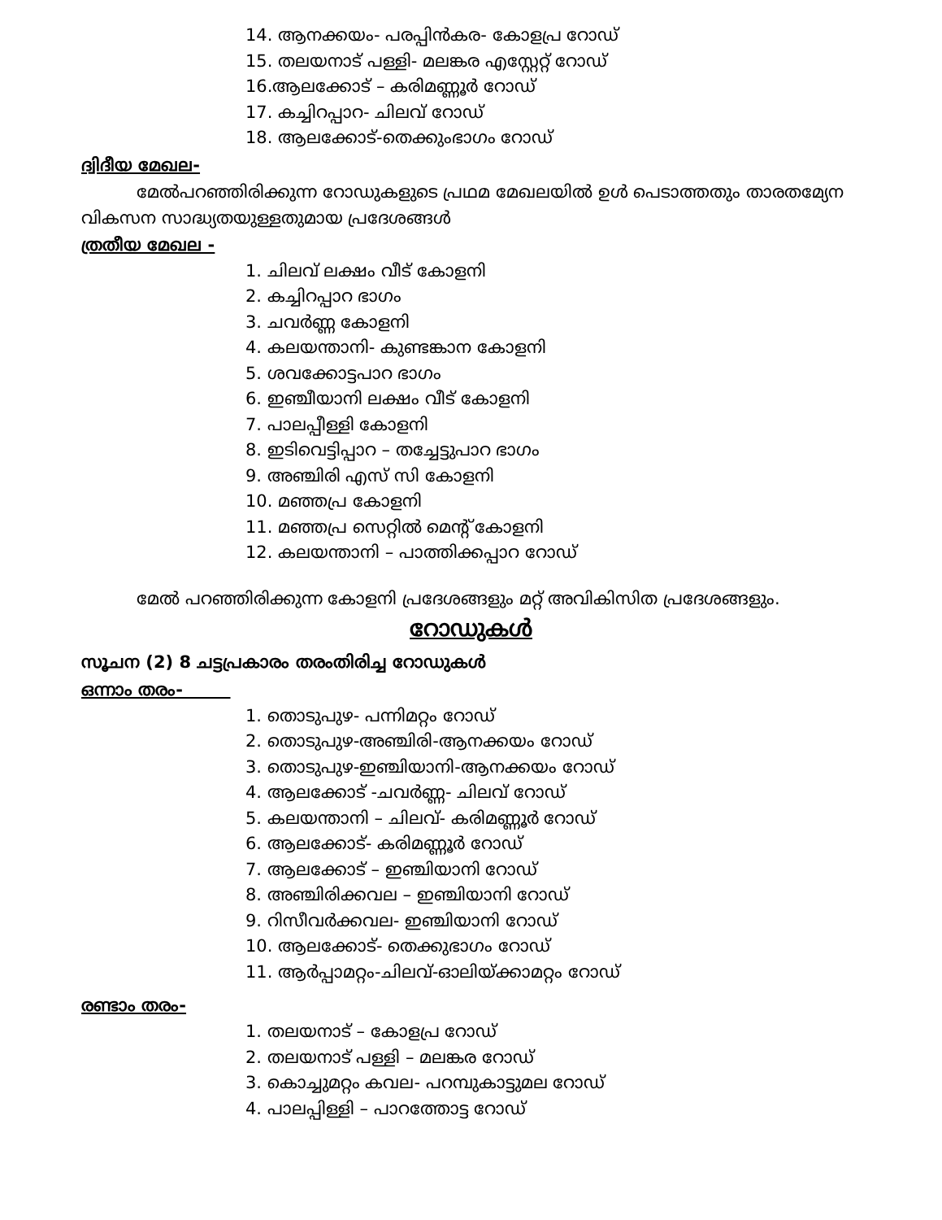14. ആനക്കയം- പരപ്പിൻകര- കോളപ്ര റോഡ്
15. തലയനാട് പള്ളി- മലങ്കര എസ്റ്റേറ്റ് റോഡ്
16.ആലക്കോട് – കരിമണ്ണൂർ റോഡ്
17. കച്ചിറപ്പാറ- ചിലവ് റോഡ്
18. ആലക്കോട്-തെക്കുംഭാഗം റോഡ്
ദ്വിദീയ മേഖല-
മേൽപറഞ്ഞിരിക്കുന്ന റോഡുകളുടെ പ്രഥമ മേഖലയിൽ ഉൾ പെടാത്തതും താരതമ്യേന വികസന സാദ്ധ്യതയുള്ളതുമായ പ്രദേശങ്ങൾ
ത്രതീയ മേഖല -
1. ചിലവ് ലക്ഷം വീട് കോളനി
2. കച്ചിറപ്പാറ ഭാഗം
3. ചവർണ്ണ കോളനി
4. കലയന്താനി- കുണ്ടങ്കാന കോളനി
5. ശവക്കോട്ടപാറ ഭാഗം
6. ഇഞ്ചീയാനി ലക്ഷം വീട് കോളനി
7. പാലപ്പീള്ളി കോളനി
8. ഇടിവെട്ടിപ്പാറ – തച്ചേട്ടുപാറ ഭാഗം
9. അഞ്ചിരി എസ് സി കോളനി
10. മഞ്ഞപ്ര കോളനി
11. മഞ്ഞപ്ര സെറ്റിൽ മെന്റ് കോളനി
12. കലയന്താനി – പാത്തിക്കപ്പാറ റോഡ്
മേൽ പറഞ്ഞിരിക്കുന്ന കോളനി പ്രദേശങ്ങളും മറ്റ് അവികിസിത പ്രദേശങ്ങളും.
റോഡുകൾ
സൂചന (2) 8 ചട്ടപ്രകാരം തരംതിരിച്ച റോഡുകൾ
ഒന്നാം തരം-
1. തൊടുപുഴ- പന്നിമറ്റം റോഡ്
2. തൊടുപുഴ-അഞ്ചിരി-ആനക്കയം റോഡ്
3. തൊടുപുഴ-ഇഞ്ചിയാനി-ആനക്കയം റോഡ്
4. ആലക്കോട് -ചവർണ്ണ- ചിലവ് റോഡ്
5. കലയന്താനി – ചിലവ്- കരിമണ്ണൂർ റോഡ്
6. ആലക്കോട്- കരിമണ്ണൂർ റോഡ്
7. ആലക്കോട് – ഇഞ്ചിയാനി റോഡ്
8. അഞ്ചിരിക്കവല – ഇഞ്ചിയാനി റോഡ്
9. റിസീവർക്കവല- ഇഞ്ചിയാനി റോഡ്
10. ആലക്കോട്- തെക്കുഭാഗം റോഡ്
11. ആർപ്പാമറ്റം-ചിലവ്-ഓലിയ്ക്കാമറ്റം റോഡ്
രണ്ടാം തരം-
1. തലയനാട് – കോളപ്ര റോഡ്
2. തലയനാട് പള്ളി – മലങ്കര റോഡ്
3. കൊച്ചുമറ്റം കവല- പറമ്പുകാട്ടുമല റോഡ്
4. പാലപ്പിള്ളി – പാറത്തോട്ട റോഡ്